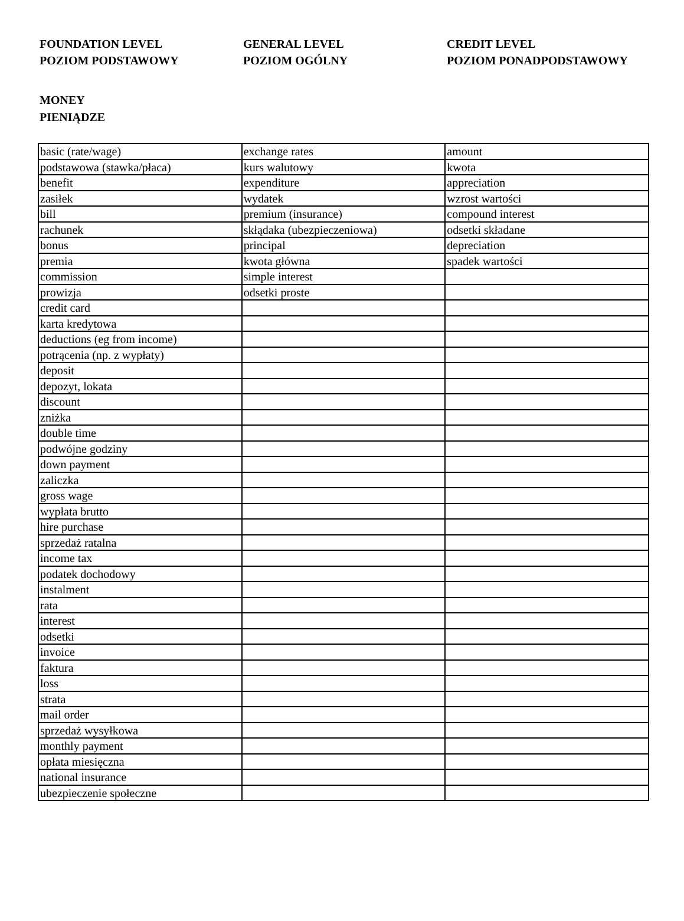FOUNDATION LEVEL
POZIOM PODSTAWOWY
GENERAL LEVEL
POZIOM OGÓLNY
CREDIT LEVEL
POZIOM PONADPODSTAWOWY
MONEY
PIENIĄDZE
| basic (rate/wage) | exchange rates | amount |
| podstawowa (stawka/płaca) | kurs walutowy | kwota |
| benefit | expenditure | appreciation |
| zasiłek | wydatek | wzrost wartości |
| bill | premium (insurance) | compound interest |
| rachunek | skłądaka (ubezpieczeniowa) | odsetki składane |
| bonus | principal | depreciation |
| premia | kwota główna | spadek wartości |
| commission | simple interest | |
| prowizja | odsetki proste | |
| credit card | | |
| karta kredytowa | | |
| deductions (eg from income) | | |
| potrącenia (np. z wypłaty) | | |
| deposit | | |
| depozyt, lokata | | |
| discount | | |
| zniżka | | |
| double time | | |
| podwójne godziny | | |
| down payment | | |
| zaliczka | | |
| gross wage | | |
| wypłata brutto | | |
| hire purchase | | |
| sprzedaż ratalna | | |
| income tax | | |
| podatek dochodowy | | |
| instalment | | |
| rata | | |
| interest | | |
| odsetki | | |
| invoice | | |
| faktura | | |
| loss | | |
| strata | | |
| mail order | | |
| sprzedaż wysyłkowa | | |
| monthly payment | | |
| opłata miesięczna | | |
| national insurance | | |
| ubezpieczenie społeczne | | |